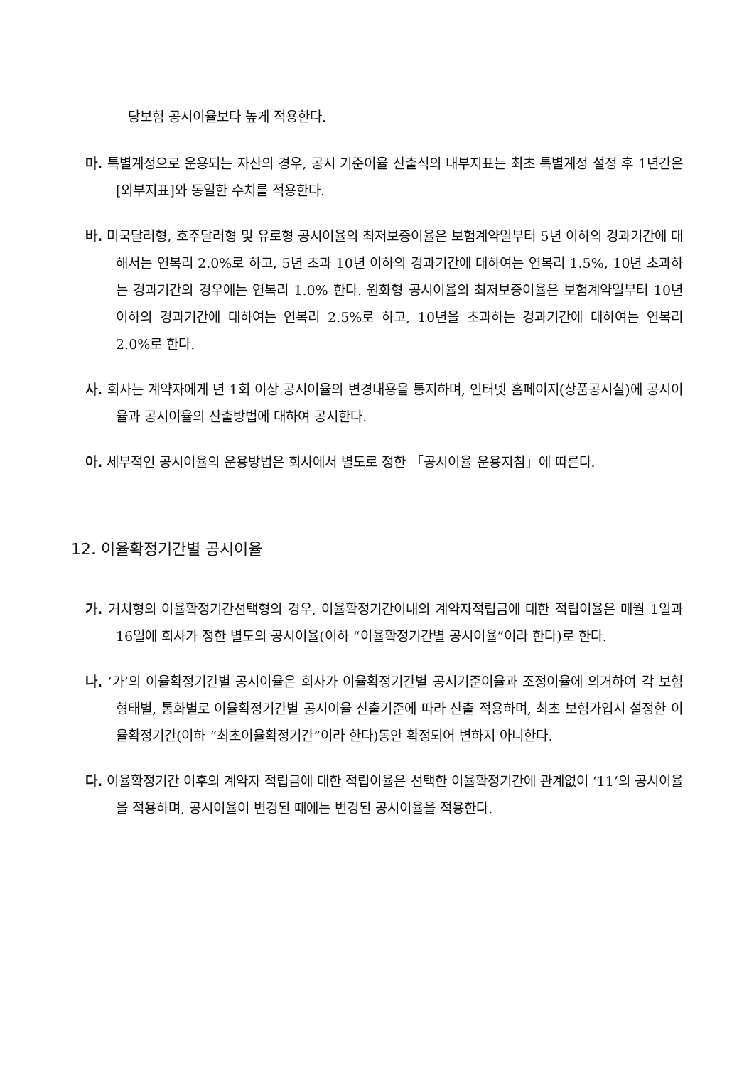당보험 공시이율보다 높게 적용한다.
마. 특별계정으로 운용되는 자산의 경우, 공시 기준이율 산출식의 내부지표는 최초 특별계정 설정 후 1년간은 [외부지표]와 동일한 수치를 적용한다.
바. 미국달러형, 호주달러형 및 유로형 공시이율의 최저보증이율은 보험계약일부터 5년 이하의 경과기간에 대해서는 연복리 2.0%로 하고, 5년 초과 10년 이하의 경과기간에 대하여는 연복리 1.5%, 10년 초과하는 경과기간의 경우에는 연복리 1.0% 한다. 원화형 공시이율의 최저보증이율은 보험계약일부터 10년 이하의 경과기간에 대하여는 연복리 2.5%로 하고, 10년을 초과하는 경과기간에 대하여는 연복리 2.0%로 한다.
사. 회사는 계약자에게 년 1회 이상 공시이율의 변경내용을 통지하며, 인터넷 홈페이지(상품공시실)에 공시이율과 공시이율의 산출방법에 대하여 공시한다.
아. 세부적인 공시이율의 운용방법은 회사에서 별도로 정한 「공시이율 운용지침」에 따른다.
12. 이율확정기간별 공시이율
가. 거치형의 이율확정기간선택형의 경우, 이율확정기간이내의 계약자적립금에 대한 적립이율은 매월 1일과 16일에 회사가 정한 별도의 공시이율(이하 “이율확정기간별 공시이율”이라 한다)로 한다.
나. ‘가’의 이율확정기간별 공시이율은 회사가 이율확정기간별 공시기준이율과 조정이율에 의거하여 각 보험형태별, 통화별로 이율확정기간별 공시이율 산출기준에 따라 산출 적용하며, 최초 보험가입시 설정한 이율확정기간(이하 “최초이율확정기간”이라 한다)동안 확정되어 변하지 아니한다.
다. 이율확정기간 이후의 계약자 적립금에 대한 적립이율은 선택한 이율확정기간에 관계없이 ‘11’의 공시이율을 적용하며, 공시이율이 변경된 때에는 변경된 공시이율을 적용한다.